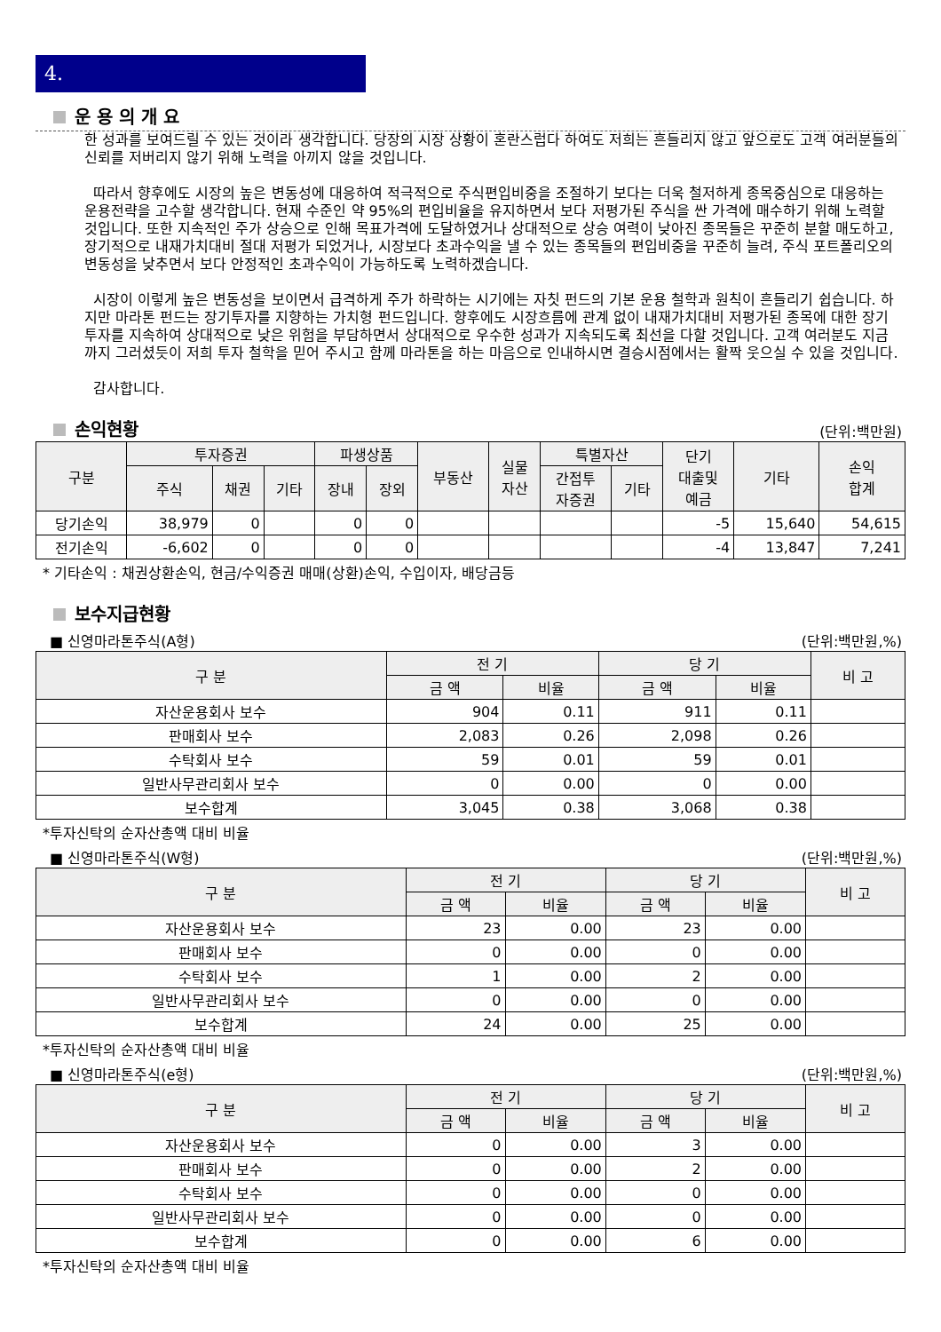4.
운 용 의 개 요
한 성과를 보여드릴 수 있는 것이라 생각합니다. 당장의 시장 상황이 혼란스럽다 하여도 저희는 흔들리지 않고 앞으로도 고객 여러분들의 신뢰를 저버리지 않기 위해 노력을 아끼지 않을 것입니다.
따라서 향후에도 시장의 높은 변동성에 대응하여 적극적으로 주식편입비중을 조절하기 보다는 더욱 철저하게 종목중심으로 대응하는 운용전략을 고수할 생각합니다. 현재 수준인 약 95%의 편입비율을 유지하면서 보다 저평가된 주식을 싼 가격에 매수하기 위해 노력할 것입니다. 또한 지속적인 주가 상승으로 인해 목표가격에 도달하였거나 상대적으로 상승 여력이 낮아진 종목들은 꾸준히 분할 매도하고, 장기적으로 내재가치대비 절대 저평가 되었거나, 시장보다 초과수익을 낼 수 있는 종목들의 편입비중을 꾸준히 늘려, 주식 포트폴리오의 변동성을 낮추면서 보다 안정적인 초과수익이 가능하도록 노력하겠습니다.
시장이 이렇게 높은 변동성을 보이면서 급격하게 주가 하락하는 시기에는 자칫 펀드의 기본 운용 철학과 원칙이 흔들리기 쉽습니다. 하지만 마라톤 펀드는 장기투자를 지향하는 가치형 펀드입니다. 향후에도 시장흐름에 관계 없이 내재가치대비 저평가된 종목에 대한 장기 투자를 지속하여 상대적으로 낮은 위험을 부담하면서 상대적으로 우수한 성과가 지속되도록 최선을 다할 것입니다. 고객 여러분도 지금까지 그러셨듯이 저희 투자 철학을 믿어 주시고 함께 마라톤을 하는 마음으로 인내하시면 결승시점에서는 활짝 웃으실 수 있을 것입니다.
감사합니다.
손익현황
(단위:백만원)
| 구분 | 투자증권 | | | 파생상품 | | 부동산 | 실물 자산 | 특별자산 | | 단기 대출및 예금 | 기타 | 손익 합계 |
| --- | --- | --- | --- | --- | --- | --- | --- | --- | --- | --- | --- | --- |
| | 주식 | 채권 | 기타 | 장내 | 장외 | | | 간접투 자증권 | 기타 | | | |
| 당기손익 | 38,979 | 0 | | 0 | 0 | | | | | -5 | 15,640 | 54,615 |
| 전기손익 | -6,602 | 0 | | 0 | 0 | | | | | -4 | 13,847 | 7,241 |
* 기타손익 : 채권상환손익, 현금/수익증권 매매(상환)손익, 수입이자, 배당금등
보수지급현황
■ 신영마라톤주식(A형) (단위:백만원,%)
| 구 분 | 전 기 | | 당 기 | | 비 고 |
| --- | --- | --- | --- | --- | --- |
| | 금 액 | 비율 | 금 액 | 비율 | |
| 자산운용회사 보수 | 904 | 0.11 | 911 | 0.11 | |
| 판매회사 보수 | 2,083 | 0.26 | 2,098 | 0.26 | |
| 수탁회사 보수 | 59 | 0.01 | 59 | 0.01 | |
| 일반사무관리회사 보수 | 0 | 0.00 | 0 | 0.00 | |
| 보수합계 | 3,045 | 0.38 | 3,068 | 0.38 | |
*투자신탁의 순자산총액 대비 비율
■ 신영마라톤주식(W형) (단위:백만원,%)
| 구 분 | 전 기 | | 당 기 | | 비 고 |
| --- | --- | --- | --- | --- | --- |
| | 금 액 | 비율 | 금 액 | 비율 | |
| 자산운용회사 보수 | 23 | 0.00 | 23 | 0.00 | |
| 판매회사 보수 | 0 | 0.00 | 0 | 0.00 | |
| 수탁회사 보수 | 1 | 0.00 | 2 | 0.00 | |
| 일반사무관리회사 보수 | 0 | 0.00 | 0 | 0.00 | |
| 보수합계 | 24 | 0.00 | 25 | 0.00 | |
*투자신탁의 순자산총액 대비 비율
■ 신영마라톤주식(e형) (단위:백만원,%)
| 구 분 | 전 기 | | 당 기 | | 비 고 |
| --- | --- | --- | --- | --- | --- |
| | 금 액 | 비율 | 금 액 | 비율 | |
| 자산운용회사 보수 | 0 | 0.00 | 3 | 0.00 | |
| 판매회사 보수 | 0 | 0.00 | 2 | 0.00 | |
| 수탁회사 보수 | 0 | 0.00 | 0 | 0.00 | |
| 일반사무관리회사 보수 | 0 | 0.00 | 0 | 0.00 | |
| 보수합계 | 0 | 0.00 | 6 | 0.00 | |
*투자신탁의 순자산총액 대비 비율